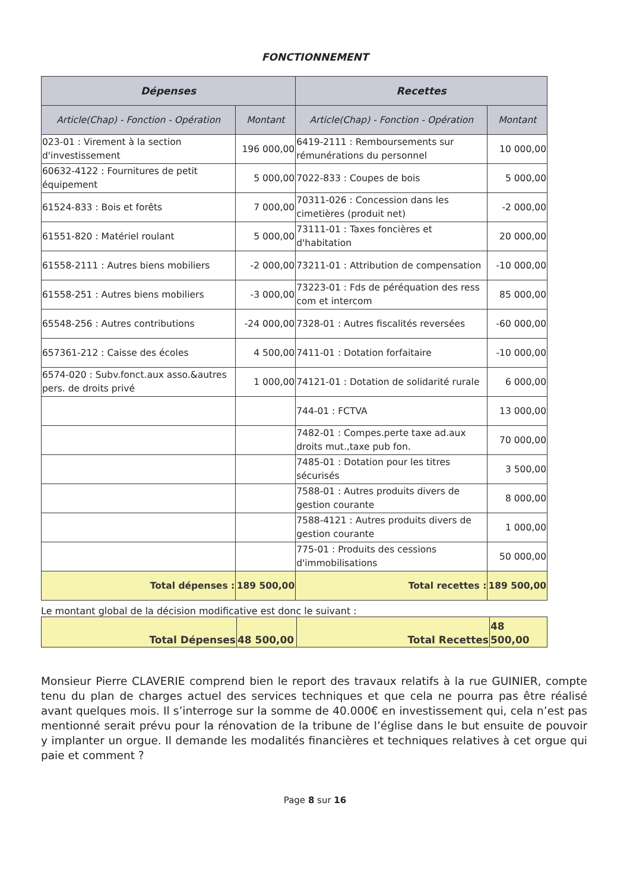FONCTIONNEMENT
| Dépenses | | Recettes | |
| --- | --- | --- | --- |
| Article(Chap) - Fonction - Opération | Montant | Article(Chap) - Fonction - Opération | Montant |
| 023-01 : Virement à la section d'investissement | 196 000,00 | 6419-2111 : Remboursements sur rémunérations du personnel | 10 000,00 |
| 60632-4122 : Fournitures de petit équipement | 5 000,00 | 7022-833 : Coupes de bois | 5 000,00 |
| 61524-833 : Bois et forêts | 7 000,00 | 70311-026 : Concession dans les cimetières (produit net) | -2 000,00 |
| 61551-820 : Matériel roulant | 5 000,00 | 73111-01 : Taxes foncières et d'habitation | 20 000,00 |
| 61558-2111 : Autres biens mobiliers | -2 000,00 | 73211-01 : Attribution de compensation | -10 000,00 |
| 61558-251 : Autres biens mobiliers | -3 000,00 | 73223-01 : Fds de péréquation des ress com et intercom | 85 000,00 |
| 65548-256 : Autres contributions | -24 000,00 | 7328-01 : Autres fiscalités reversées | -60 000,00 |
| 657361-212 : Caisse des écoles | 4 500,00 | 7411-01 : Dotation forfaitaire | -10 000,00 |
| 6574-020 : Subv.fonct.aux asso.&autres pers. de droits privé | 1 000,00 | 74121-01 : Dotation de solidarité rurale | 6 000,00 |
| | | 744-01 : FCTVA | 13 000,00 |
| | | 7482-01 : Compes.perte taxe ad.aux droits mut.,taxe pub fon. | 70 000,00 |
| | | 7485-01 : Dotation pour les titres sécurisés | 3 500,00 |
| | | 7588-01 : Autres produits divers de gestion courante | 8 000,00 |
| | | 7588-4121 : Autres produits divers de gestion courante | 1 000,00 |
| | | 775-01 : Produits des cessions d'immobilisations | 50 000,00 |
| Total dépenses : | 189 500,00 | Total recettes : | 189 500,00 |
Le montant global de la décision modificative est donc le suivant :
| Total Dépenses | 48 500,00 | Total Recettes | 48 500,00 |
Monsieur Pierre CLAVERIE comprend bien le report des travaux relatifs à la rue GUINIER, compte tenu du plan de charges actuel des services techniques et que cela ne pourra pas être réalisé avant quelques mois. Il s’interroge sur la somme de 40.000€ en investissement qui, cela n’est pas mentionné serait prévu pour la rénovation de la tribune de l’église dans le but ensuite de pouvoir y implanter un orgue. Il demande les modalités financières et techniques relatives à cet orgue qui paie et comment ?
Page 8 sur 16